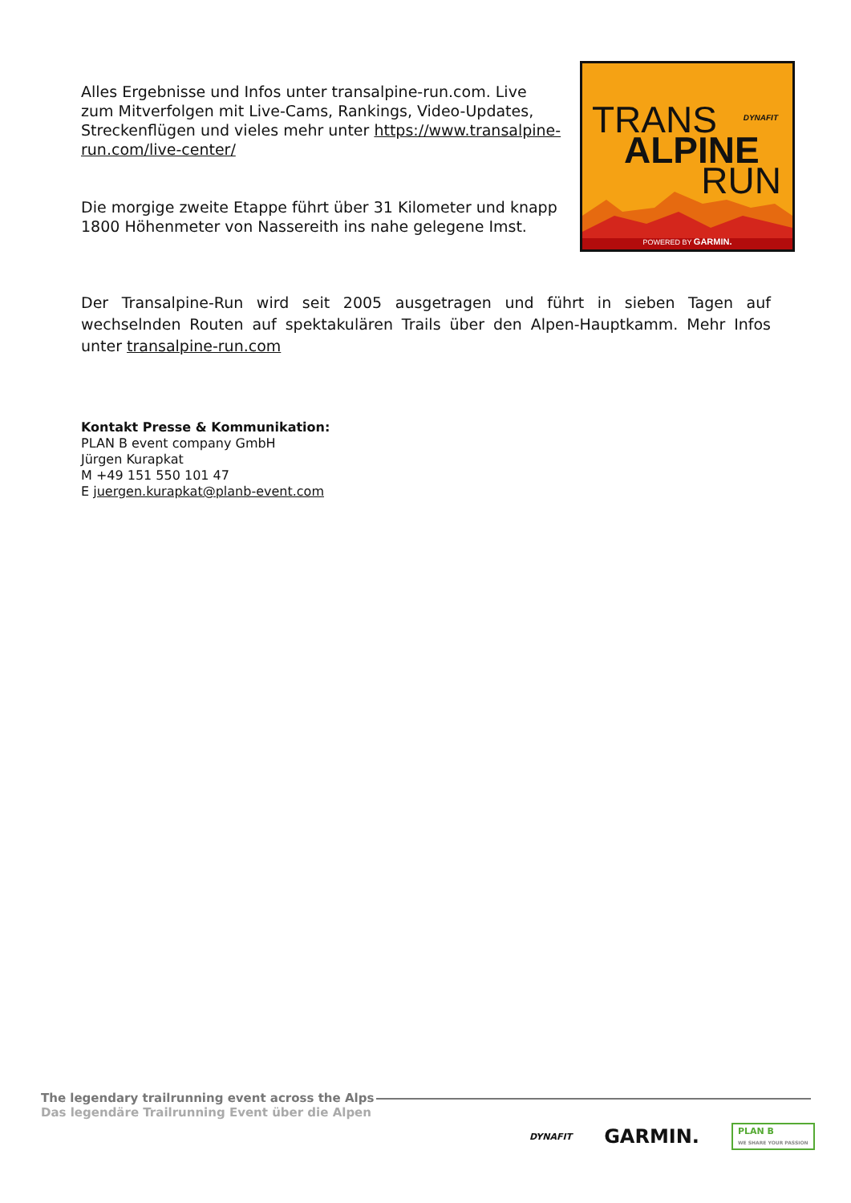Alles Ergebnisse und Infos unter transalpine-run.com. Live zum Mitverfolgen mit Live-Cams, Rankings, Video-Updates, Streckenflügen und vieles mehr unter https://www.transalpine-run.com/live-center/
Die morgige zweite Etappe führt über 31 Kilometer und knapp 1800 Höhenmeter von Nassereith ins nahe gelegene Imst.
DYNAFIT TRANS
ALPINE
RUN
POWERED BY GARMIN.
Der Transalpine-Run wird seit 2005 ausgetragen und führt in sieben Tagen auf wechselnden Routen auf spektakulären Trails über den Alpen-Hauptkamm. Mehr Infos unter transalpine-run.com
Kontakt Presse & Kommunikation:
PLAN B event company GmbH
Jürgen Kurapkat
M +49 151 550 101 47
E juergen.kurapkat@planb-event.com
The legendary trailrunning event across the Alps
Das legendäre Trailrunning Event über die Alpen
DYNAFIT GARMIN. PLAN B
WE SHARE YOUR PASSION